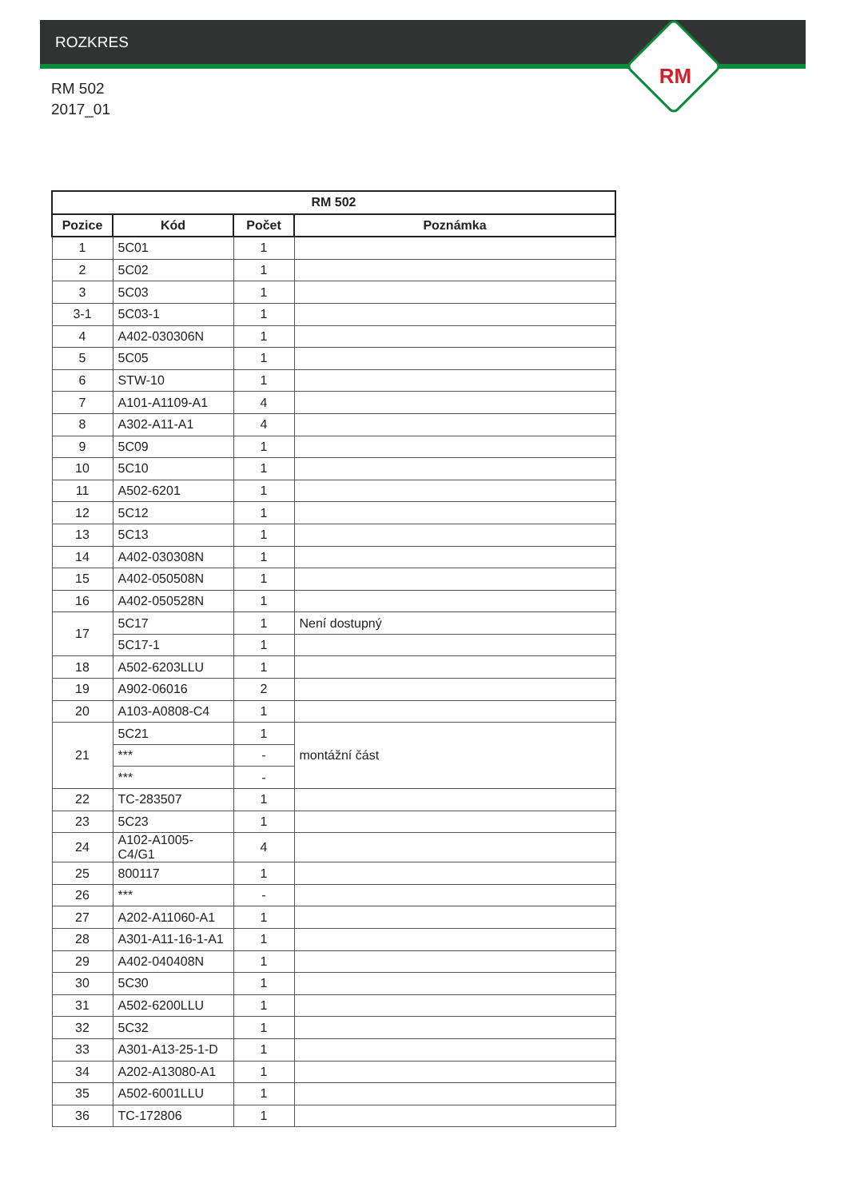ROZKRES
RM
RM 502
2017_01
| RM 502 | | | |
| --- | --- | --- | --- |
| Pozice | Kód | Počet | Poznámka |
| 1 | 5C01 | 1 | |
| 2 | 5C02 | 1 | |
| 3 | 5C03 | 1 | |
| 3-1 | 5C03-1 | 1 | |
| 4 | A402-030306N | 1 | |
| 5 | 5C05 | 1 | |
| 6 | STW-10 | 1 | |
| 7 | A101-A1109-A1 | 4 | |
| 8 | A302-A11-A1 | 4 | |
| 9 | 5C09 | 1 | |
| 10 | 5C10 | 1 | |
| 11 | A502-6201 | 1 | |
| 12 | 5C12 | 1 | |
| 13 | 5C13 | 1 | |
| 14 | A402-030308N | 1 | |
| 15 | A402-050508N | 1 | |
| 16 | A402-050528N | 1 | |
| 17 | 5C17 | 1 | Není dostupný |
| | 5C17-1 | 1 | |
| 18 | A502-6203LLU | 1 | |
| 19 | A902-06016 | 2 | |
| 20 | A103-A0808-C4 | 1 | |
| 21 | 5C21 | 1 | montážní část |
| | *** | - | |
| | *** | - | |
| 22 | TC-283507 | 1 | |
| 23 | 5C23 | 1 | |
| 24 | A102-A1005-C4/G1 | 4 | |
| 25 | 800117 | 1 | |
| 26 | *** | - | |
| 27 | A202-A11060-A1 | 1 | |
| 28 | A301-A11-16-1-A1 | 1 | |
| 29 | A402-040408N | 1 | |
| 30 | 5C30 | 1 | |
| 31 | A502-6200LLU | 1 | |
| 32 | 5C32 | 1 | |
| 33 | A301-A13-25-1-D | 1 | |
| 34 | A202-A13080-A1 | 1 | |
| 35 | A502-6001LLU | 1 | |
| 36 | TC-172806 | 1 | |